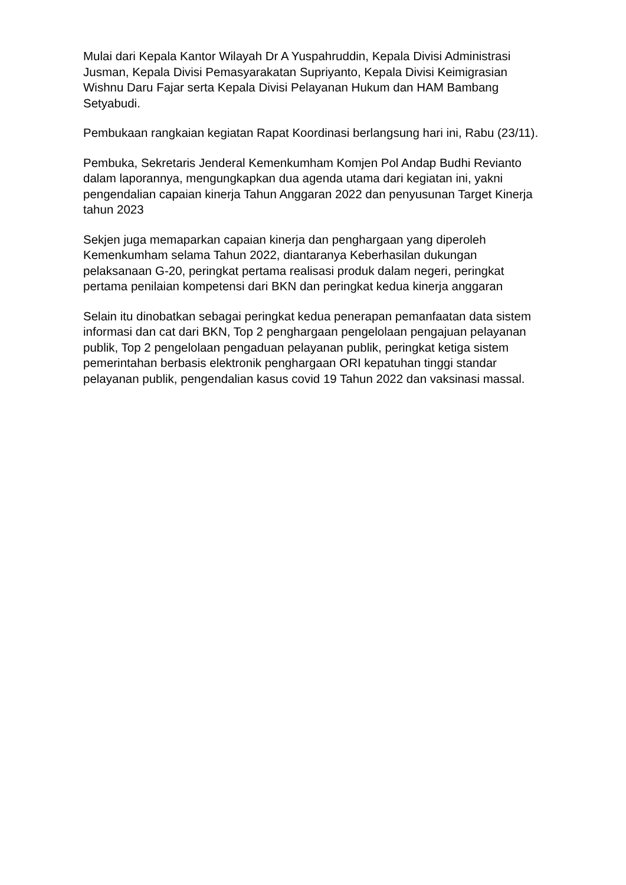Mulai dari Kepala Kantor Wilayah Dr A Yuspahruddin, Kepala Divisi Administrasi Jusman, Kepala Divisi Pemasyarakatan Supriyanto, Kepala Divisi Keimigrasian Wishnu Daru Fajar serta Kepala Divisi Pelayanan Hukum dan HAM Bambang Setyabudi.
Pembukaan rangkaian kegiatan Rapat Koordinasi berlangsung hari ini, Rabu (23/11).
Pembuka, Sekretaris Jenderal Kemenkumham Komjen Pol Andap Budhi Revianto dalam laporannya, mengungkapkan dua agenda utama dari kegiatan ini, yakni pengendalian capaian kinerja Tahun Anggaran 2022 dan penyusunan Target Kinerja tahun 2023
Sekjen juga memaparkan capaian kinerja dan penghargaan yang diperoleh Kemenkumham selama Tahun 2022, diantaranya Keberhasilan dukungan pelaksanaan G-20, peringkat pertama realisasi produk dalam negeri, peringkat pertama penilaian kompetensi dari BKN dan peringkat kedua kinerja anggaran
Selain itu dinobatkan sebagai peringkat kedua penerapan pemanfaatan data sistem informasi dan cat dari BKN, Top 2 penghargaan pengelolaan pengajuan pelayanan publik, Top 2 pengelolaan pengaduan pelayanan publik, peringkat ketiga sistem pemerintahan berbasis elektronik penghargaan ORI kepatuhan tinggi standar pelayanan publik, pengendalian kasus covid 19 Tahun 2022 dan vaksinasi massal.